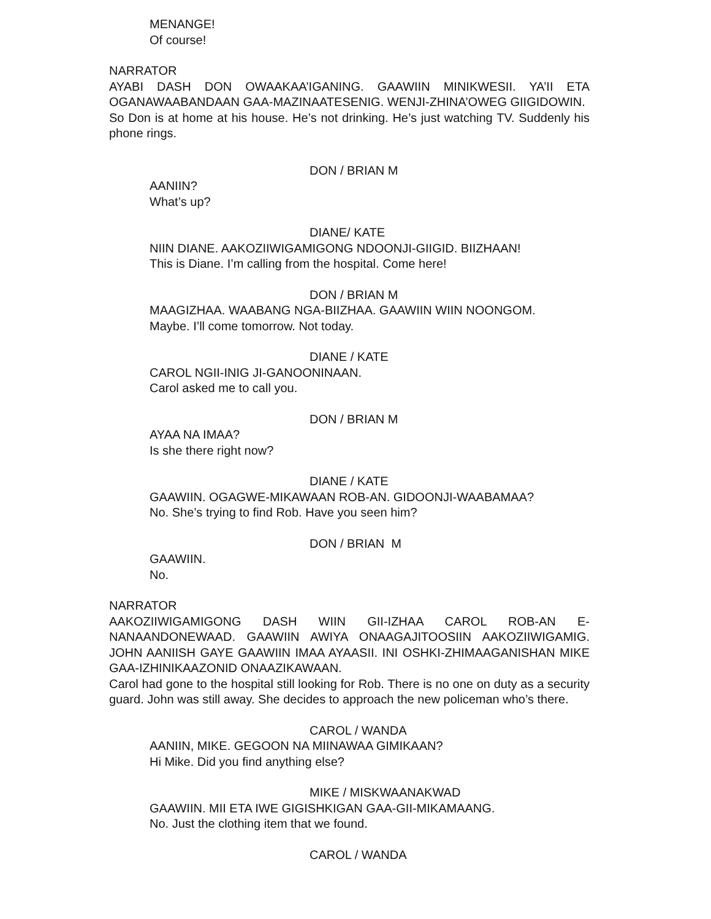MENANGE!
Of course!
NARRATOR
AYABI DASH DON OWAAKAA’IGANING. GAAWIIN MINIKWESII. YA’II ETA OGANAWAABANDAAN GAA-MAZINAATESENIG. WENJI-ZHINA’OWEG GIIGIDOWIN.
So Don is at home at his house. He’s not drinking. He’s just watching TV. Suddenly his phone rings.
DON / BRIAN M
AANIIN?
What’s up?
DIANE/ KATE
NIIN DIANE. AAKOZIIWIGAMIGONG NDOONJI-GIIGID. BIIZHAAN!
This is Diane. I’m calling from the hospital. Come here!
DON / BRIAN M
MAAGIZHAA. WAABANG NGA-BIIZHAA. GAAWIIN WIIN NOONGOM.
Maybe. I’ll come tomorrow. Not today.
DIANE / KATE
CAROL NGII-INIG JI-GANOONINAAN.
Carol asked me to call you.
DON / BRIAN M
AYAA NA IMAA?
Is she there right now?
DIANE / KATE
GAAWIIN. OGAGWE-MIKAWAAN ROB-AN. GIDOONJI-WAABAMAA?
No. She’s trying to find Rob. Have you seen him?
DON / BRIAN M
GAAWIIN.
No.
NARRATOR
AAKOZIIWIGAMIGONG DASH WIIN GII-IZHAA CAROL ROB-AN E-NANAANDONEWAAD. GAAWIIN AWIYA ONAAGAJITOOSIIN AAKOZIIWIGAMIG. JOHN AANIISH GAYE GAAWIIN IMAA AYAASII. INI OSHKI-ZHIMAAGANISHAN MIKE GAA-IZHINIKAAZONID ONAAZIKAWAAN.
Carol had gone to the hospital still looking for Rob. There is no one on duty as a security guard. John was still away. She decides to approach the new policeman who’s there.
CAROL / WANDA
AANIIN, MIKE. GEGOON NA MIINAWAA GIMIKAAN?
Hi Mike. Did you find anything else?
MIKE / MISKWAANAKWAD
GAAWIIN. MII ETA IWE GIGISHKIGAN GAA-GII-MIKAMAANG.
No. Just the clothing item that we found.
CAROL / WANDA